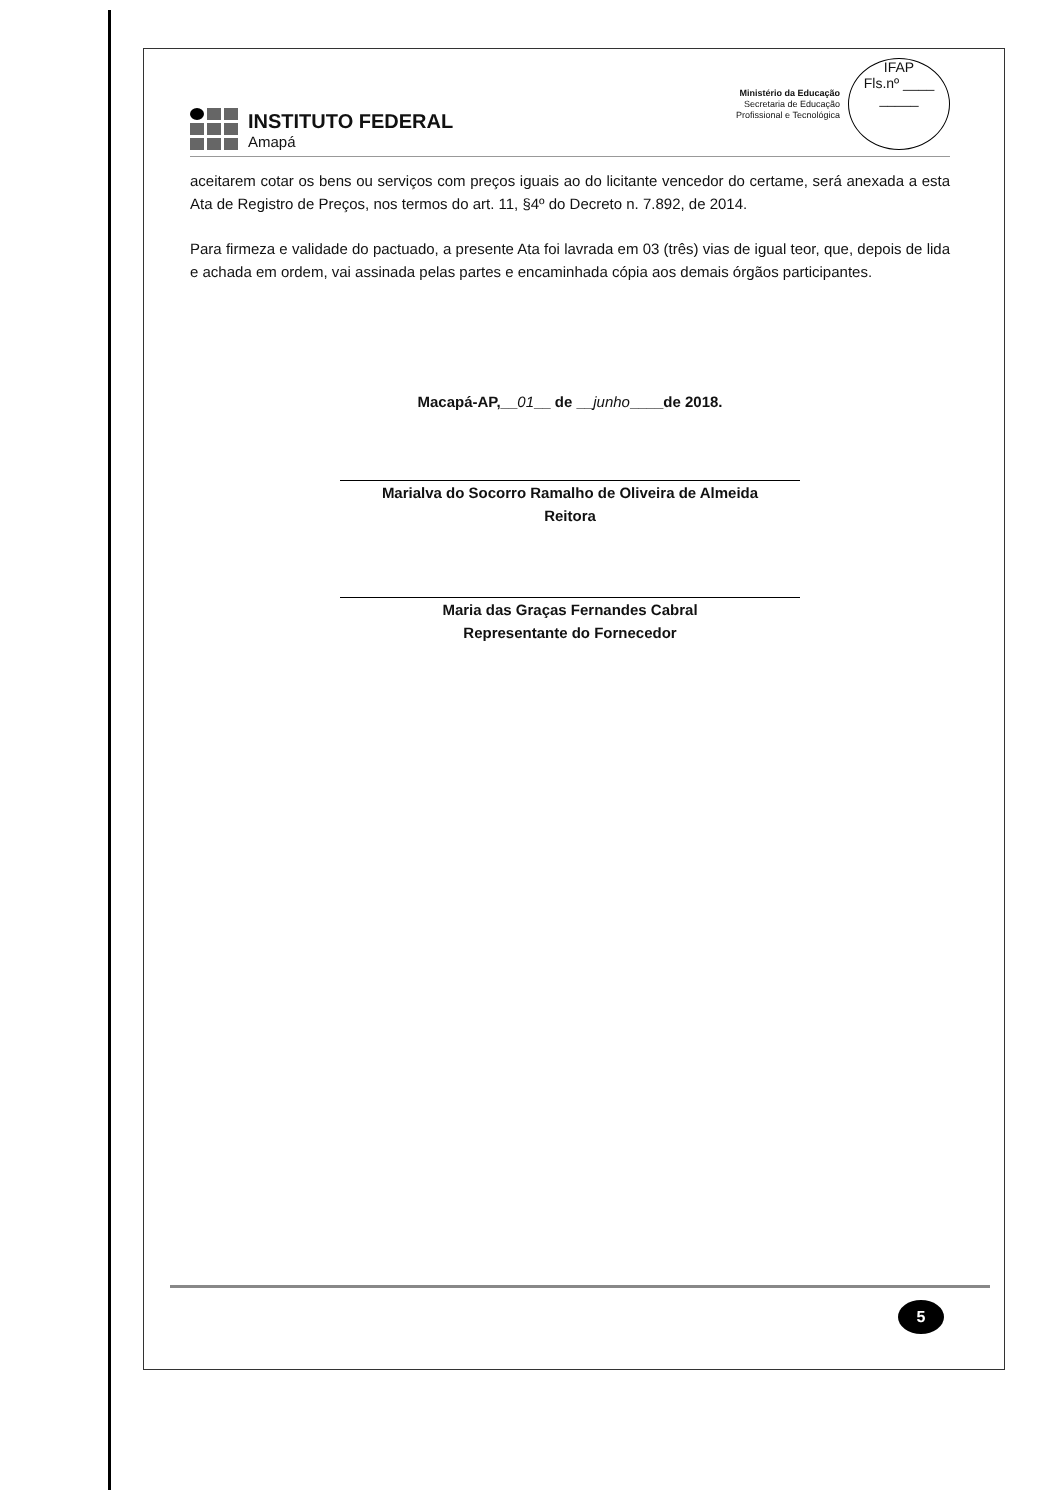INSTITUTO FEDERAL
Amapá
Ministério da Educação
Secretaria de Educação
Profissional e Tecnológica
IFAP
Fls.nº ____
_____
aceitarem cotar os bens ou serviços com preços iguais ao do licitante vencedor do certame, será anexada a esta Ata de Registro de Preços, nos termos do art. 11, §4º do Decreto n. 7.892, de 2014.
Para firmeza e validade do pactuado, a presente Ata foi lavrada em 03 (três) vias de igual teor, que, depois de lida e achada em ordem, vai assinada pelas partes e encaminhada cópia aos demais órgãos participantes.
Macapá-AP,__01__ de __junho____de 2018.
Marialva do Socorro Ramalho de Oliveira de Almeida
Reitora
Maria das Graças Fernandes Cabral
Representante do Fornecedor
5